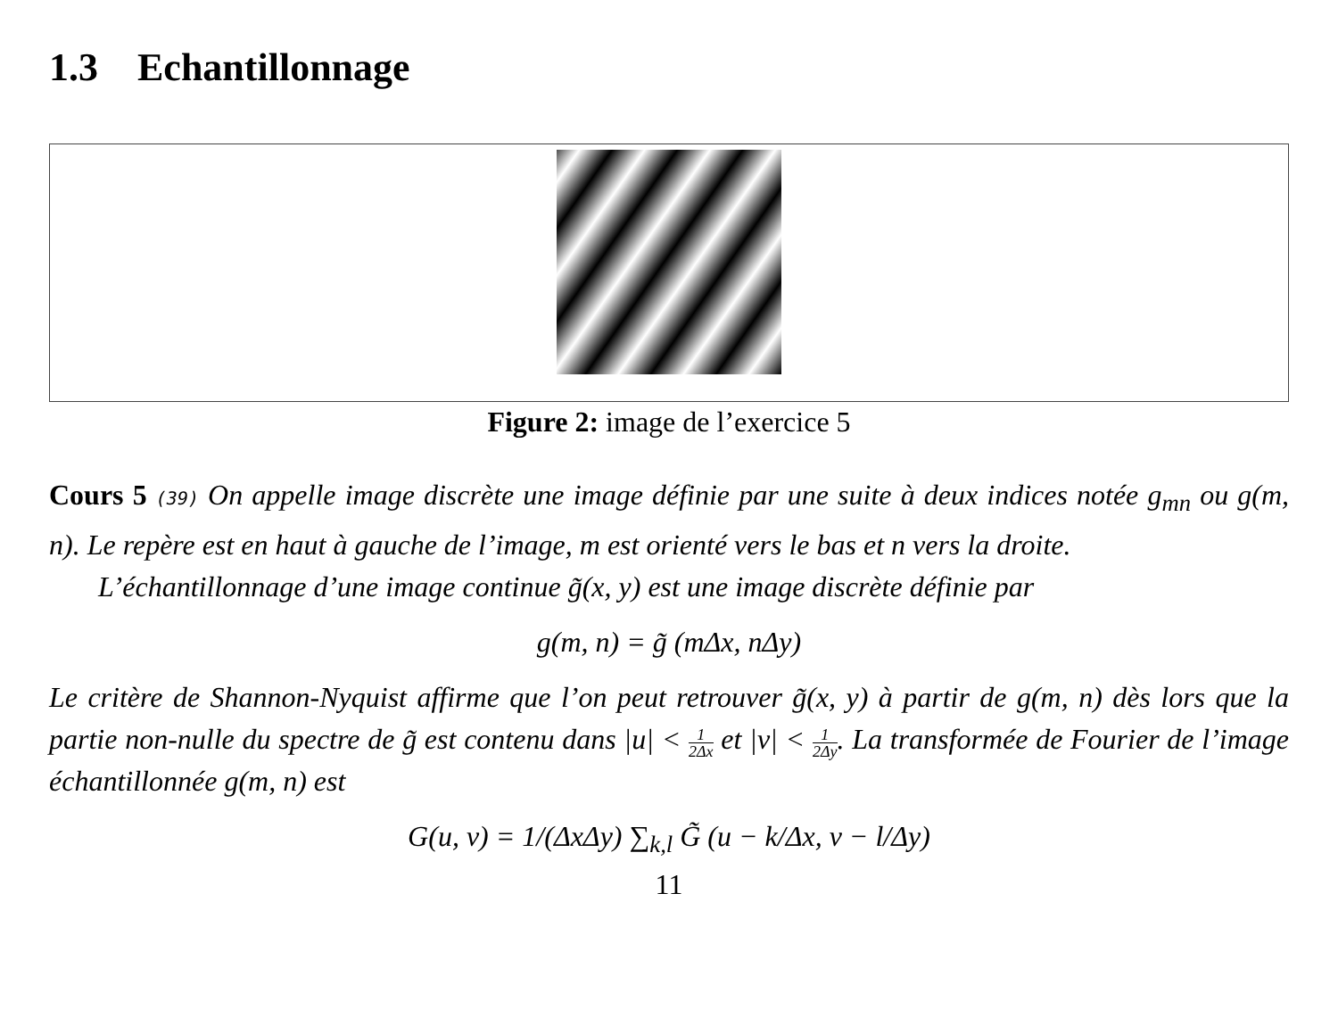1.3 Echantillonnage
Figure 2: image de l’exercice 5
Cours 5 (39) On appelle image discrète une image définie par une suite à deux indices notée g<sub>mn</sub> ou g(m, n). Le repère est en haut à gauche de l’image, m est orienté vers le bas et n vers la droite.
L’échantillonnage d’une image continue g̃(x, y) est une image discrète définie par
g(m, n) = g̃ (mΔx, nΔy)
Le critère de Shannon-Nyquist affirme que l’on peut retrouver g̃(x, y) à partir de g(m, n) dès lors que la partie non-nulle du spectre de g̃ est contenu dans |u| < 1 2Δx et |v| < 1 2Δy. La transformée de Fourier de l’image échantillonnée g(m, n) est
G(u, v) = 1/(ΔxΔy) ∑<sub>k,l</sub> G̃ (u − k/Δx, v − l/Δy)
11